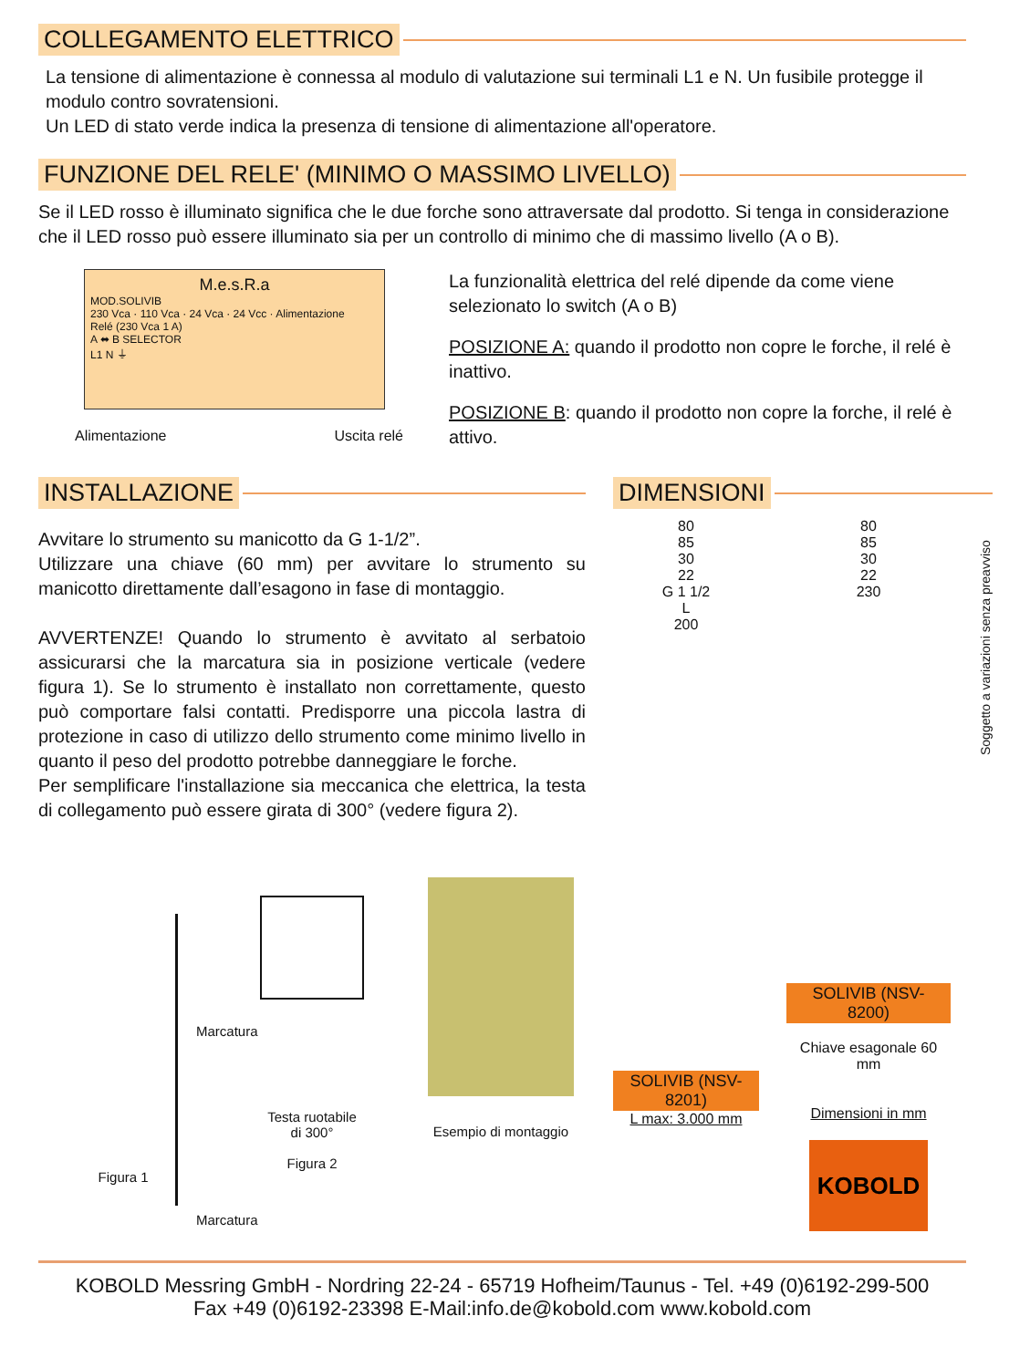COLLEGAMENTO ELETTRICO
La tensione di alimentazione è connessa al modulo di valutazione sui terminali L1 e N. Un fusibile protegge il modulo contro sovratensioni.
Un LED di stato verde indica la presenza di tensione di alimentazione all'operatore.
FUNZIONE DEL RELE' (MINIMO O MASSIMO LIVELLO)
Se il LED rosso è illuminato significa che le due forche sono attraversate dal prodotto. Si tenga in considerazione che il LED rosso può essere illuminato sia per un controllo di minimo che di massimo livello (A o B).
M.e.s.R.a
MOD.SOLIVIB
230 Vca · 110 Vca · 24 Vca · 24 Vcc · Alimentazione
Relé (230 Vca 1 A)
A ⬌ B SELECTOR
L1 N ⏚
Alimentazione Uscita relé
La funzionalità elettrica del relé dipende da come viene selezionato lo switch (A o B)
POSIZIONE A: quando il prodotto non copre le forche, il relé è inattivo.
POSIZIONE B: quando il prodotto non copre la forche, il relé è attivo.
INSTALLAZIONE
Avvitare lo strumento su manicotto da G 1-1/2”.
Utilizzare una chiave (60 mm) per avvitare lo strumento su manicotto direttamente dall’esagono in fase di montaggio.
AVVERTENZE! Quando lo strumento è avvitato al serbatoio assicurarsi che la marcatura sia in posizione verticale (vedere figura 1). Se lo strumento è installato non correttamente, questo può comportare falsi contatti. Predisporre una piccola lastra di protezione in caso di utilizzo dello strumento come minimo livello in quanto il peso del prodotto potrebbe danneggiare le forche.
Per semplificare l'installazione sia meccanica che elettrica, la testa di collegamento può essere girata di 300° (vedere figura 2).
Marcatura
Marcatura
Figura 1 Testa ruotabile
di 300°
Figura 2
Esempio di montaggio
DIMENSIONI
80
85
30
22
G 1 1/2
L
200
SOLIVIB (NSV-8201)
L max: 3.000 mm
80
85
30
22
230
SOLIVIB (NSV-8200)
Chiave esagonale 60 mm
Dimensioni in mm
KOBOLD
Soggetto a variazioni senza preavviso
KOBOLD Messring GmbH - Nordring 22-24 - 65719 Hofheim/Taunus - Tel. +49 (0)6192-299-500
Fax +49 (0)6192-23398 E-Mail:info.de@kobold.com www.kobold.com